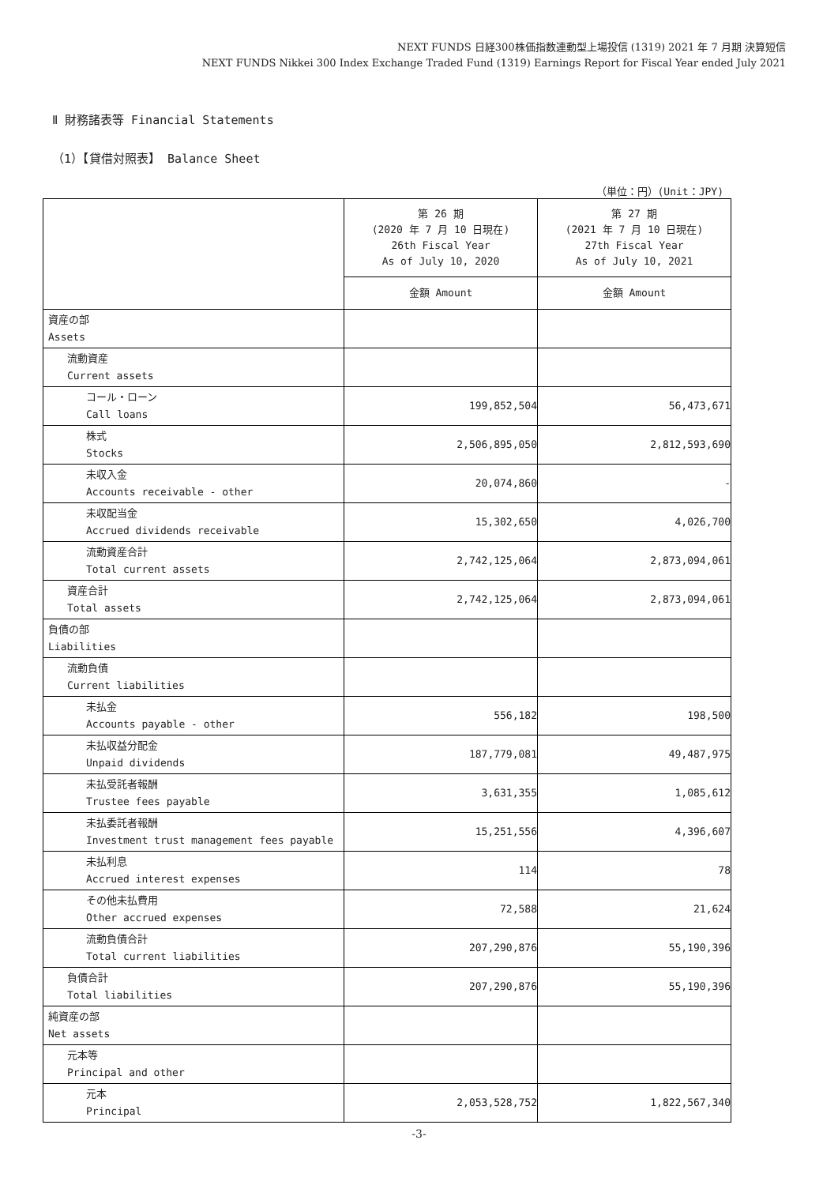NEXT FUNDS 日経300株価指数連動型上場投信 (1319) 2021 年 7 月期 決算短信
NEXT FUNDS Nikkei 300 Index Exchange Traded Fund (1319) Earnings Report for Fiscal Year ended July 2021
Ⅱ 財務諸表等 Financial Statements
（1）【貸借対照表】 Balance Sheet
（単位：円）(Unit：JPY)
| | 第 26 期 (2020 年 7 月 10 日現在) 26th Fiscal Year As of July 10, 2020 | 第 27 期 (2021 年 7 月 10 日現在) 27th Fiscal Year As of July 10, 2021 |
| --- | --- | --- |
| | 金額 Amount | 金額 Amount |
| 資産の部 Assets | | |
| 流動資産 Current assets | | |
| コール・ローン Call loans | 199,852,504 | 56,473,671 |
| 株式 Stocks | 2,506,895,050 | 2,812,593,690 |
| 未収入金 Accounts receivable - other | 20,074,860 | - |
| 未収配当金 Accrued dividends receivable | 15,302,650 | 4,026,700 |
| 流動資産合計 Total current assets | 2,742,125,064 | 2,873,094,061 |
| 資産合計 Total assets | 2,742,125,064 | 2,873,094,061 |
| 負債の部 Liabilities | | |
| 流動負債 Current liabilities | | |
| 未払金 Accounts payable - other | 556,182 | 198,500 |
| 未払収益分配金 Unpaid dividends | 187,779,081 | 49,487,975 |
| 未払受託者報酬 Trustee fees payable | 3,631,355 | 1,085,612 |
| 未払委託者報酬 Investment trust management fees payable | 15,251,556 | 4,396,607 |
| 未払利息 Accrued interest expenses | 114 | 78 |
| その他未払費用 Other accrued expenses | 72,588 | 21,624 |
| 流動負債合計 Total current liabilities | 207,290,876 | 55,190,396 |
| 負債合計 Total liabilities | 207,290,876 | 55,190,396 |
| 純資産の部 Net assets | | |
| 元本等 Principal and other | | |
| 元本 Principal | 2,053,528,752 | 1,822,567,340 |
-3-